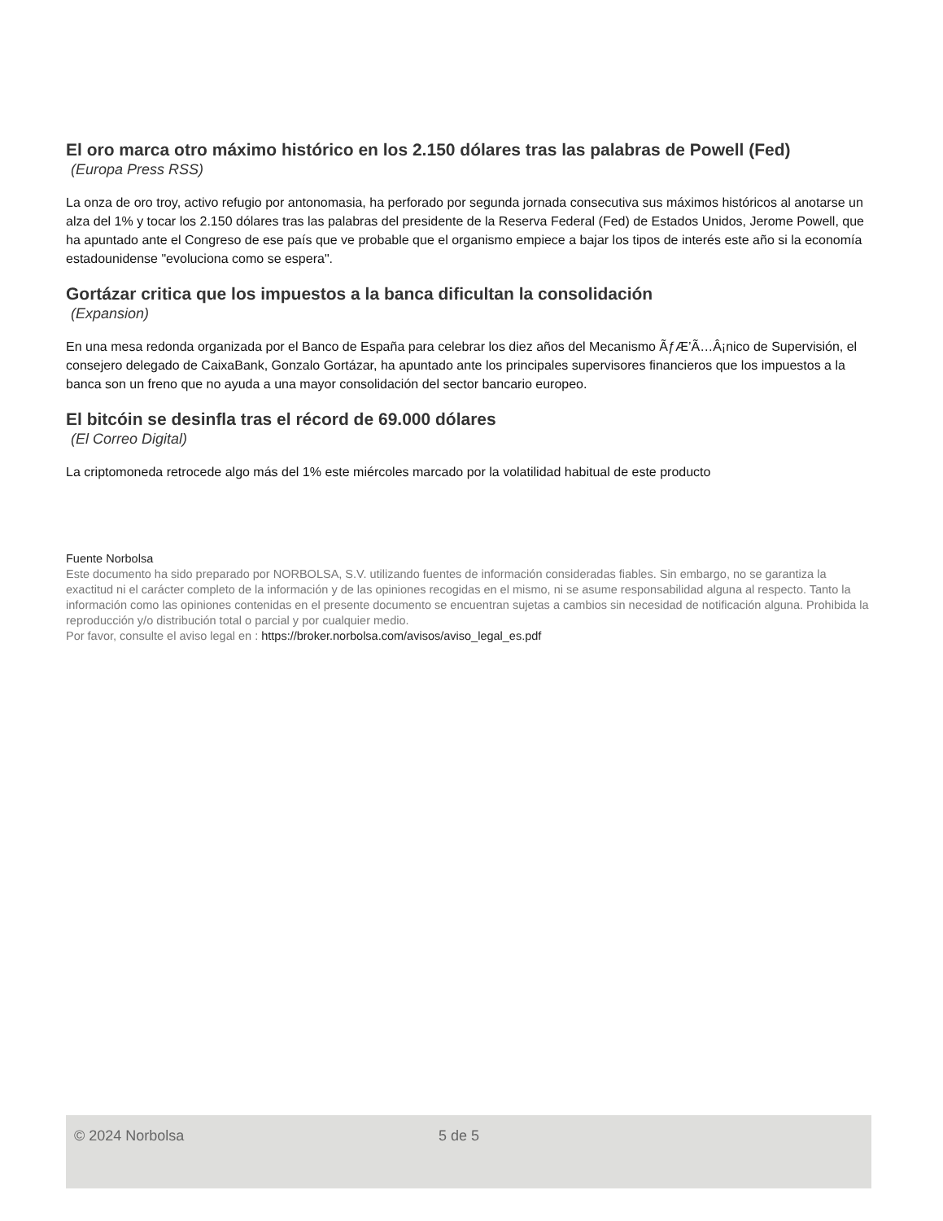El oro marca otro máximo histórico en los 2.150 dólares tras las palabras de Powell (Fed)
(Europa Press RSS)
La onza de oro troy, activo refugio por antonomasia, ha perforado por segunda jornada consecutiva sus máximos históricos al anotarse un alza del 1% y tocar los 2.150 dólares tras las palabras del presidente de la Reserva Federal (Fed) de Estados Unidos, Jerome Powell, que ha apuntado ante el Congreso de ese país que ve probable que el organismo empiece a bajar los tipos de interés este año si la economía estadounidense "evoluciona como se espera".
Gortázar critica que los impuestos a la banca dificultan la consolidación
(Expansion)
En una mesa redonda organizada por el Banco de España para celebrar los diez años del Mecanismo ÃƒÆ’Ã…Â¡nico de Supervisión, el consejero delegado de CaixaBank, Gonzalo Gortázar, ha apuntado ante los principales supervisores financieros que los impuestos a la banca son un freno que no ayuda a una mayor consolidación del sector bancario europeo.
El bitcóin se desinfla tras el récord de 69.000 dólares
(El Correo Digital)
La criptomoneda retrocede algo más del 1% este miércoles marcado por la volatilidad habitual de este producto
Fuente Norbolsa
Este documento ha sido preparado por NORBOLSA, S.V. utilizando fuentes de información consideradas fiables. Sin embargo, no se garantiza la exactitud ni el carácter completo de la información y de las opiniones recogidas en el mismo, ni se asume responsabilidad alguna al respecto. Tanto la información como las opiniones contenidas en el presente documento se encuentran sujetas a cambios sin necesidad de notificación alguna. Prohibida la reproducción y/o distribución total o parcial y por cualquier medio.
Por favor, consulte el aviso legal en : https://broker.norbolsa.com/avisos/aviso_legal_es.pdf
© 2024 Norbolsa 5 de 5